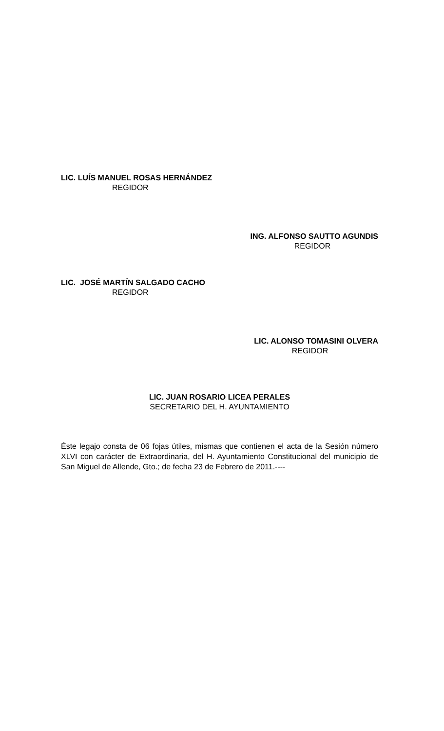LIC. LUÍS MANUEL ROSAS HERNÁNDEZ
REGIDOR
ING. ALFONSO SAUTTO AGUNDIS
REGIDOR
LIC. JOSÉ MARTÍN SALGADO CACHO
REGIDOR
LIC. ALONSO TOMASINI OLVERA
REGIDOR
LIC. JUAN ROSARIO LICEA PERALES
SECRETARIO DEL H. AYUNTAMIENTO
Éste legajo consta de 06 fojas útiles, mismas que contienen el acta de la Sesión número XLVI con carácter de Extraordinaria, del H. Ayuntamiento Constitucional del municipio de San Miguel de Allende, Gto.; de fecha 23 de Febrero de 2011.----